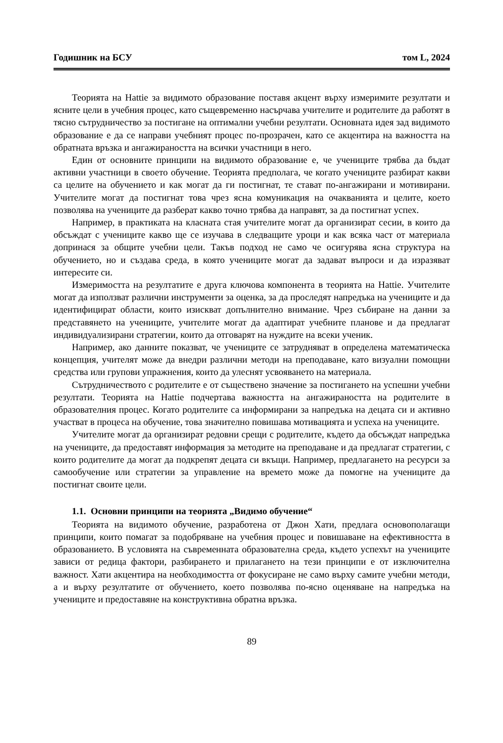Годишник на БСУ том L, 2024
Теорията на Hattie за видимото образование поставя акцент върху измеримите резултати и ясните цели в учебния процес, като същевременно насърчава учителите и родителите да работят в тясно сътрудничество за постигане на оптимални учебни резултати. Основната идея зад видимото образование е да се направи учебният процес по-прозрачен, като се акцентира на важността на обратната връзка и ангажираността на всички участници в него.
Един от основните принципи на видимото образование е, че учениците трябва да бъдат активни участници в своето обучение. Теорията предполага, че когато учениците разбират какви са целите на обучението и как могат да ги постигнат, те стават по-ангажирани и мотивирани. Учителите могат да постигнат това чрез ясна комуникация на очакванията и целите, което позволява на учениците да разберат какво точно трябва да направят, за да постигнат успех.
Например, в практиката на класната стая учителите могат да организират сесии, в които да обсъждат с учениците какво ще се изучава в следващите уроци и как всяка част от материала допринася за общите учебни цели. Такъв подход не само че осигурява ясна структура на обучението, но и създава среда, в която учениците могат да задават въпроси и да изразяват интересите си.
Измеримостта на резултатите е друга ключова компонента в теорията на Hattie. Учителите могат да използват различни инструменти за оценка, за да проследят напредъка на учениците и да идентифицират области, които изискват допълнително внимание. Чрез събиране на данни за представянето на учениците, учителите могат да адаптират учебните планове и да предлагат индивидуализирани стратегии, които да отговарят на нуждите на всеки ученик.
Например, ако данните показват, че учениците се затрудняват в определена математическа концепция, учителят може да внедри различни методи на преподаване, като визуални помощни средства или групови упражнения, които да улеснят усвояването на материала.
Сътрудничеството с родителите е от съществено значение за постигането на успешни учебни резултати. Теорията на Hattie подчертава важността на ангажираността на родителите в образователния процес. Когато родителите са информирани за напредъка на децата си и активно участват в процеса на обучение, това значително повишава мотивацията и успеха на учениците.
Учителите могат да организират редовни срещи с родителите, където да обсъждат напредъка на учениците, да предоставят информация за методите на преподаване и да предлагат стратегии, с които родителите да могат да подкрепят децата си вкъщи. Например, предлагането на ресурси за самообучение или стратегии за управление на времето може да помогне на учениците да постигнат своите цели.
1.1. Основни принципи на теорията „Видимо обучение“
Теорията на видимото обучение, разработена от Джон Хати, предлага основополагащи принципи, които помагат за подобряване на учебния процес и повишаване на ефективността в образованието. В условията на съвременната образователна среда, където успехът на учениците зависи от редица фактори, разбирането и прилагането на тези принципи е от изключителна важност. Хати акцентира на необходимостта от фокусиране не само върху самите учебни методи, а и върху резултатите от обучението, което позволява по-ясно оценяване на напредъка на учениците и предоставяне на конструктивна обратна връзка.
89